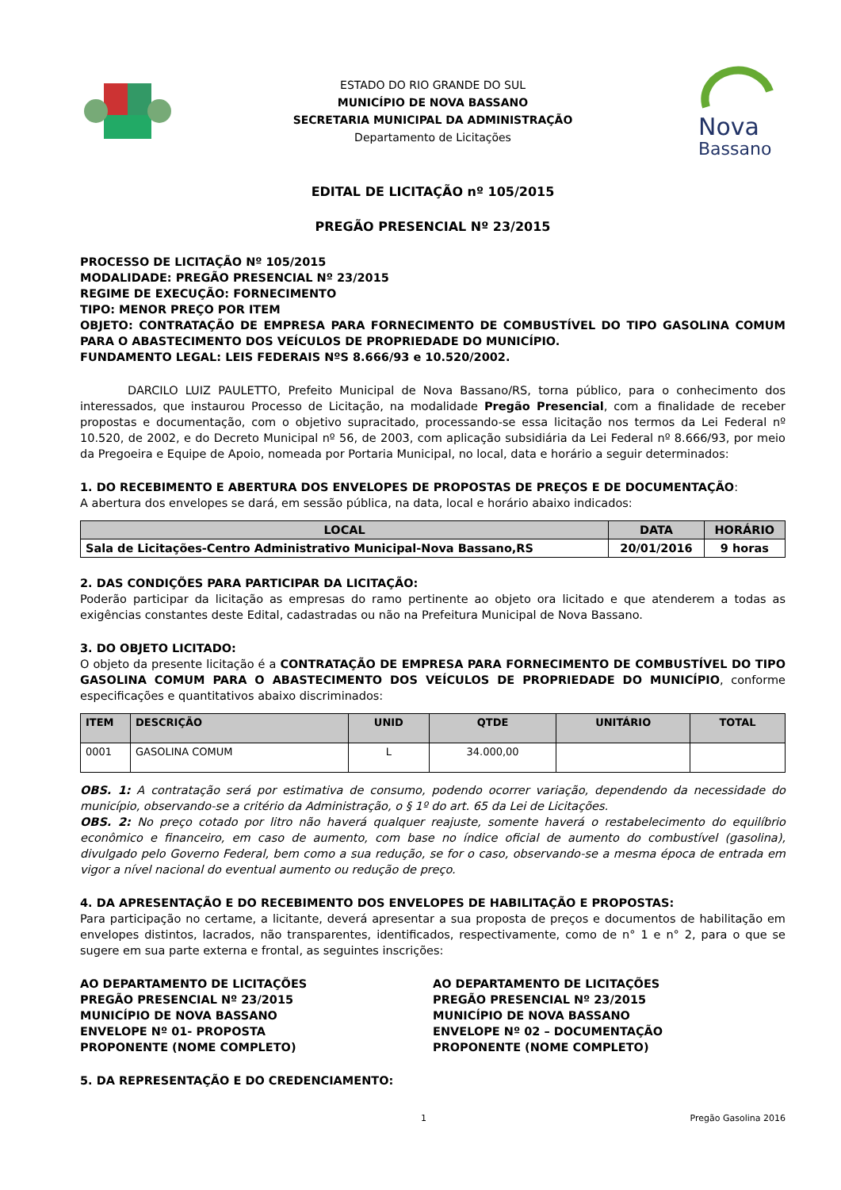ESTADO DO RIO GRANDE DO SUL
MUNICÍPIO DE NOVA BASSANO
SECRETARIA MUNICIPAL DA ADMINISTRAÇÃO
Departamento de Licitações
Nova
Bassano
EDITAL DE LICITAÇÃO nº 105/2015
PREGÃO PRESENCIAL Nº 23/2015
PROCESSO DE LICITAÇÃO Nº 105/2015
MODALIDADE: PREGÃO PRESENCIAL Nº 23/2015
REGIME DE EXECUÇÃO: FORNECIMENTO
TIPO: MENOR PREÇO POR ITEM
OBJETO: CONTRATAÇÃO DE EMPRESA PARA FORNECIMENTO DE COMBUSTÍVEL DO TIPO GASOLINA COMUM PARA O ABASTECIMENTO DOS VEÍCULOS DE PROPRIEDADE DO MUNICÍPIO.
FUNDAMENTO LEGAL: LEIS FEDERAIS NºS 8.666/93 e 10.520/2002.
DARCILO LUIZ PAULETTO, Prefeito Municipal de Nova Bassano/RS, torna público, para o conhecimento dos interessados, que instaurou Processo de Licitação, na modalidade Pregão Presencial, com a finalidade de receber propostas e documentação, com o objetivo supracitado, processando-se essa licitação nos termos da Lei Federal nº 10.520, de 2002, e do Decreto Municipal nº 56, de 2003, com aplicação subsidiária da Lei Federal nº 8.666/93, por meio da Pregoeira e Equipe de Apoio, nomeada por Portaria Municipal, no local, data e horário a seguir determinados:
1. DO RECEBIMENTO E ABERTURA DOS ENVELOPES DE PROPOSTAS DE PREÇOS E DE DOCUMENTAÇÃO:
A abertura dos envelopes se dará, em sessão pública, na data, local e horário abaixo indicados:
| LOCAL | DATA | HORÁRIO |
| --- | --- | --- |
| Sala de Licitações-Centro Administrativo Municipal-Nova Bassano,RS | 20/01/2016 | 9 horas |
2. DAS CONDIÇÕES PARA PARTICIPAR DA LICITAÇÃO:
Poderão participar da licitação as empresas do ramo pertinente ao objeto ora licitado e que atenderem a todas as exigências constantes deste Edital, cadastradas ou não na Prefeitura Municipal de Nova Bassano.
3. DO OBJETO LICITADO:
O objeto da presente licitação é a CONTRATAÇÃO DE EMPRESA PARA FORNECIMENTO DE COMBUSTÍVEL DO TIPO GASOLINA COMUM PARA O ABASTECIMENTO DOS VEÍCULOS DE PROPRIEDADE DO MUNICÍPIO, conforme especificações e quantitativos abaixo discriminados:
| ITEM | DESCRIÇÃO | UNID | QTDE | UNITÁRIO | TOTAL |
| --- | --- | --- | --- | --- | --- |
| 0001 | GASOLINA COMUM | L | 34.000,00 | | |
OBS. 1: A contratação será por estimativa de consumo, podendo ocorrer variação, dependendo da necessidade do município, observando-se a critério da Administração, o § 1º do art. 65 da Lei de Licitações.
OBS. 2: No preço cotado por litro não haverá qualquer reajuste, somente haverá o restabelecimento do equilíbrio econômico e financeiro, em caso de aumento, com base no índice oficial de aumento do combustível (gasolina), divulgado pelo Governo Federal, bem como a sua redução, se for o caso, observando-se a mesma época de entrada em vigor a nível nacional do eventual aumento ou redução de preço.
4. DA APRESENTAÇÃO E DO RECEBIMENTO DOS ENVELOPES DE HABILITAÇÃO E PROPOSTAS:
Para participação no certame, a licitante, deverá apresentar a sua proposta de preços e documentos de habilitação em envelopes distintos, lacrados, não transparentes, identificados, respectivamente, como de n° 1 e n° 2, para o que se sugere em sua parte externa e frontal, as seguintes inscrições:
AO DEPARTAMENTO DE LICITAÇÕES
PREGÃO PRESENCIAL Nº 23/2015
MUNICÍPIO DE NOVA BASSANO
ENVELOPE Nº 01- PROPOSTA
PROPONENTE (NOME COMPLETO)
AO DEPARTAMENTO DE LICITAÇÕES
PREGÃO PRESENCIAL Nº 23/2015
MUNICÍPIO DE NOVA BASSANO
ENVELOPE Nº 02 – DOCUMENTAÇÃO
PROPONENTE (NOME COMPLETO)
5. DA REPRESENTAÇÃO E DO CREDENCIAMENTO:
1 Pregão Gasolina 2016